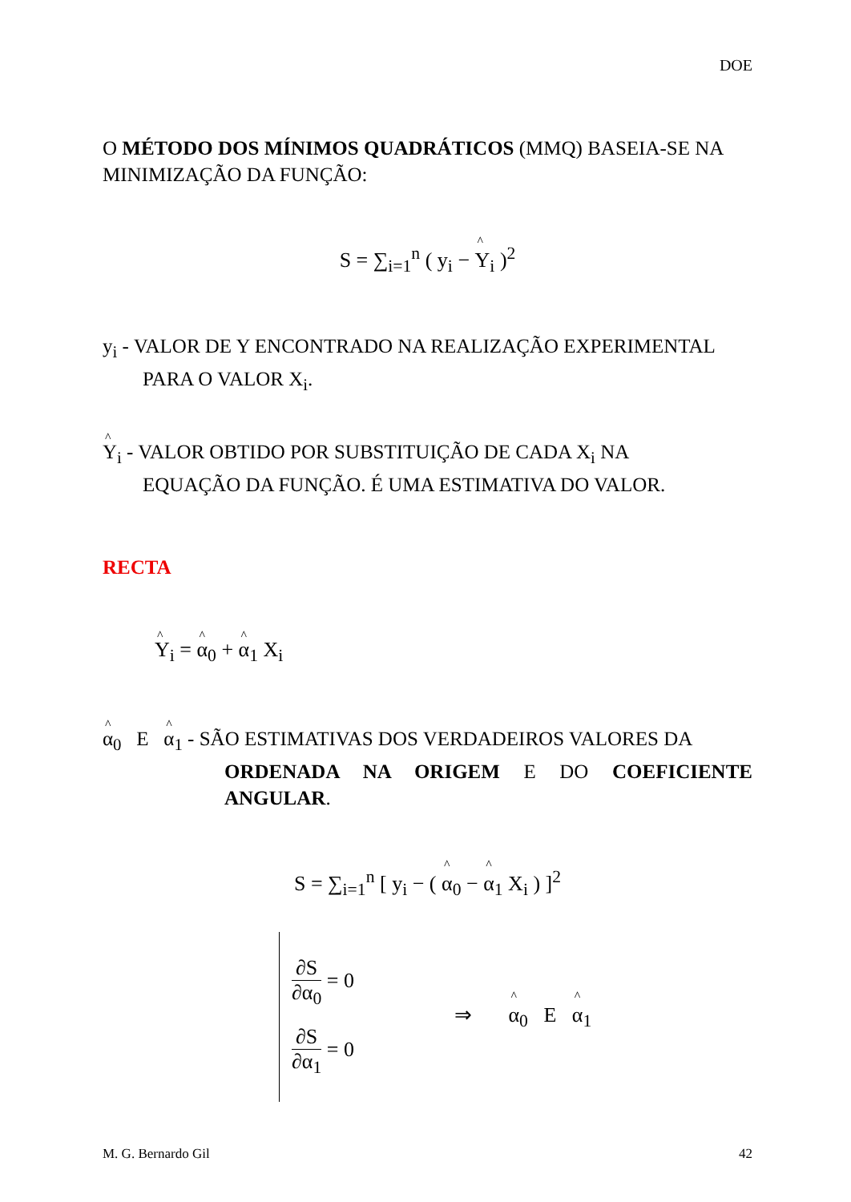DOE
O MÉTODO DOS MÍNIMOS QUADRÁTICOS (MMQ) BASEIA-SE NA MINIMIZAÇÃO DA FUNÇÃO:
S = ∑<sub>i=1</sub><sup>n</sup> ( y<sub>i</sub> − Y<sub>i</sub> )<sup>2</sup>
y<sub>i</sub> - VALOR DE Y ENCONTRADO NA REALIZAÇÃO EXPERIMENTAL
PARA O VALOR X<sub>i</sub>.
Y<sub>i</sub> - VALOR OBTIDO POR SUBSTITUIÇÃO DE CADA X<sub>i</sub> NA
EQUAÇÃO DA FUNÇÃO. É UMA ESTIMATIVA DO VALOR.
RECTA
Y<sub>i</sub> = α<sub>0</sub> + α<sub>1</sub> X<sub>i</sub>
α<sub>0</sub> E α<sub>1</sub> - SÃO ESTIMATIVAS DOS VERDADEIROS VALORES DA
ORDENADA NA ORIGEM E DO COEFICIENTE ANGULAR.
S = ∑<sub>i=1</sub><sup>n</sup> [ y<sub>i</sub> − ( α<sub>0</sub> − α<sub>1</sub> X<sub>i</sub> ) ]<sup>2</sup>
∂S ∂α<sub>0</sub> = 0
∂S ∂α<sub>1</sub> = 0
⇒ α<sub>0</sub> E α<sub>1</sub>
M. G. Bernardo Gil 42